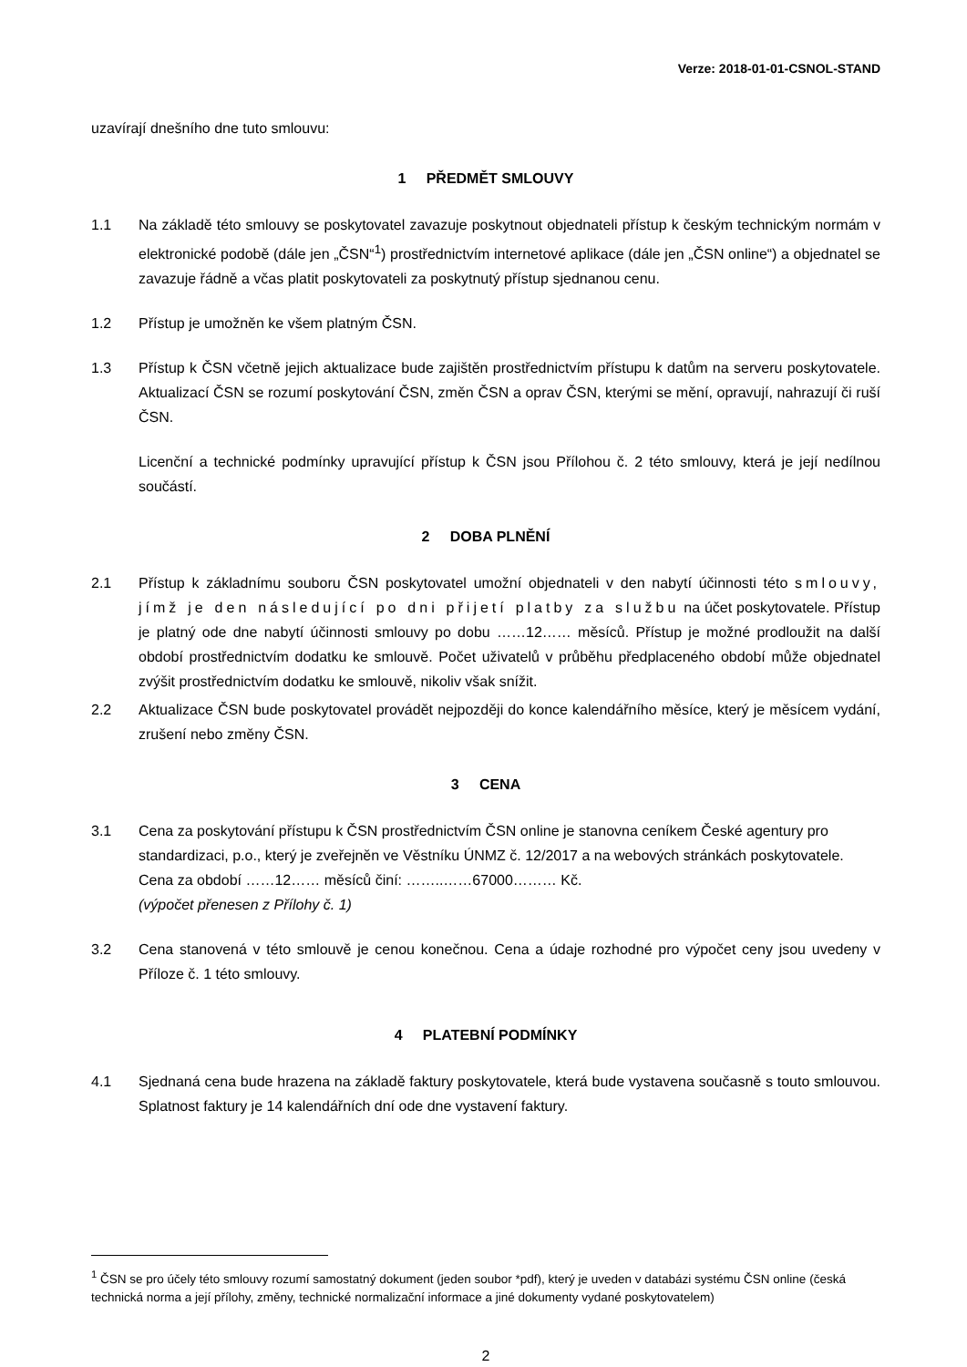Verze: 2018-01-01-CSNOL-STAND
uzavírají dnešního dne tuto smlouvu:
1 PŘEDMĚT SMLOUVY
1.1 Na základě této smlouvy se poskytovatel zavazuje poskytnout objednateli přístup k českým technickým normám v elektronické podobě (dále jen „ČSN“<sup>1</sup>) prostřednictvím internetové aplikace (dále jen „ČSN online“) a objednatel se zavazuje řádně a včas platit poskytovateli za poskytnutý přístup sjednanou cenu.
1.2 Přístup je umožněn ke všem platným ČSN.
1.3 Přístup k ČSN včetně jejich aktualizace bude zajištěn prostřednictvím přístupu k datům na serveru poskytovatele. Aktualizací ČSN se rozumí poskytování ČSN, změn ČSN a oprav ČSN, kterými se mění, opravují, nahrazují či ruší ČSN.
Licenční a technické podmínky upravující přístup k ČSN jsou Přílohou č. 2 této smlouvy, která je její nedílnou součástí.
2 DOBA PLNĚNÍ
2.1 Přístup k základnímu souboru ČSN poskytovatel umožní objednateli v den nabytí účinnosti této smlouvy, jímž je den následující po dni přijetí platby za službu na účet poskytovatele. Přístup je platný ode dne nabytí účinnosti smlouvy po dobu ……12…… měsíců. Přístup je možné prodloužit na další období prostřednictvím dodatku ke smlouvě. Počet uživatelů v průběhu předplaceného období může objednatel zvýšit prostřednictvím dodatku ke smlouvě, nikoliv však snížit.
2.2 Aktualizace ČSN bude poskytovatel provádět nejpozději do konce kalendářního měsíce, který je měsícem vydání, zrušení nebo změny ČSN.
3 CENA
3.1 Cena za poskytování přístupu k ČSN prostřednictvím ČSN online je stanovna ceníkem České agentury pro standardizaci, p.o., který je zveřejněn ve Věstníku ÚNMZ č. 12/2017 a na webových stránkách poskytovatele. Cena za období ……12…… měsíců činí: ……..……67000……… Kč.
(výpočet přenesen z Přílohy č. 1)
3.2 Cena stanovená v této smlouvě je cenou konečnou. Cena a údaje rozhodné pro výpočet ceny jsou uvedeny v Příloze č. 1 této smlouvy.
4 PLATEBNÍ PODMÍNKY
4.1 Sjednaná cena bude hrazena na základě faktury poskytovatele, která bude vystavena současně s touto smlouvou. Splatnost faktury je 14 kalendářních dní ode dne vystavení faktury.
<sup>1</sup> ČSN se pro účely této smlouvy rozumí samostatný dokument (jeden soubor *pdf), který je uveden v databázi systému ČSN online (česká technická norma a její přílohy, změny, technické normalizační informace a jiné dokumenty vydané poskytovatelem)
2